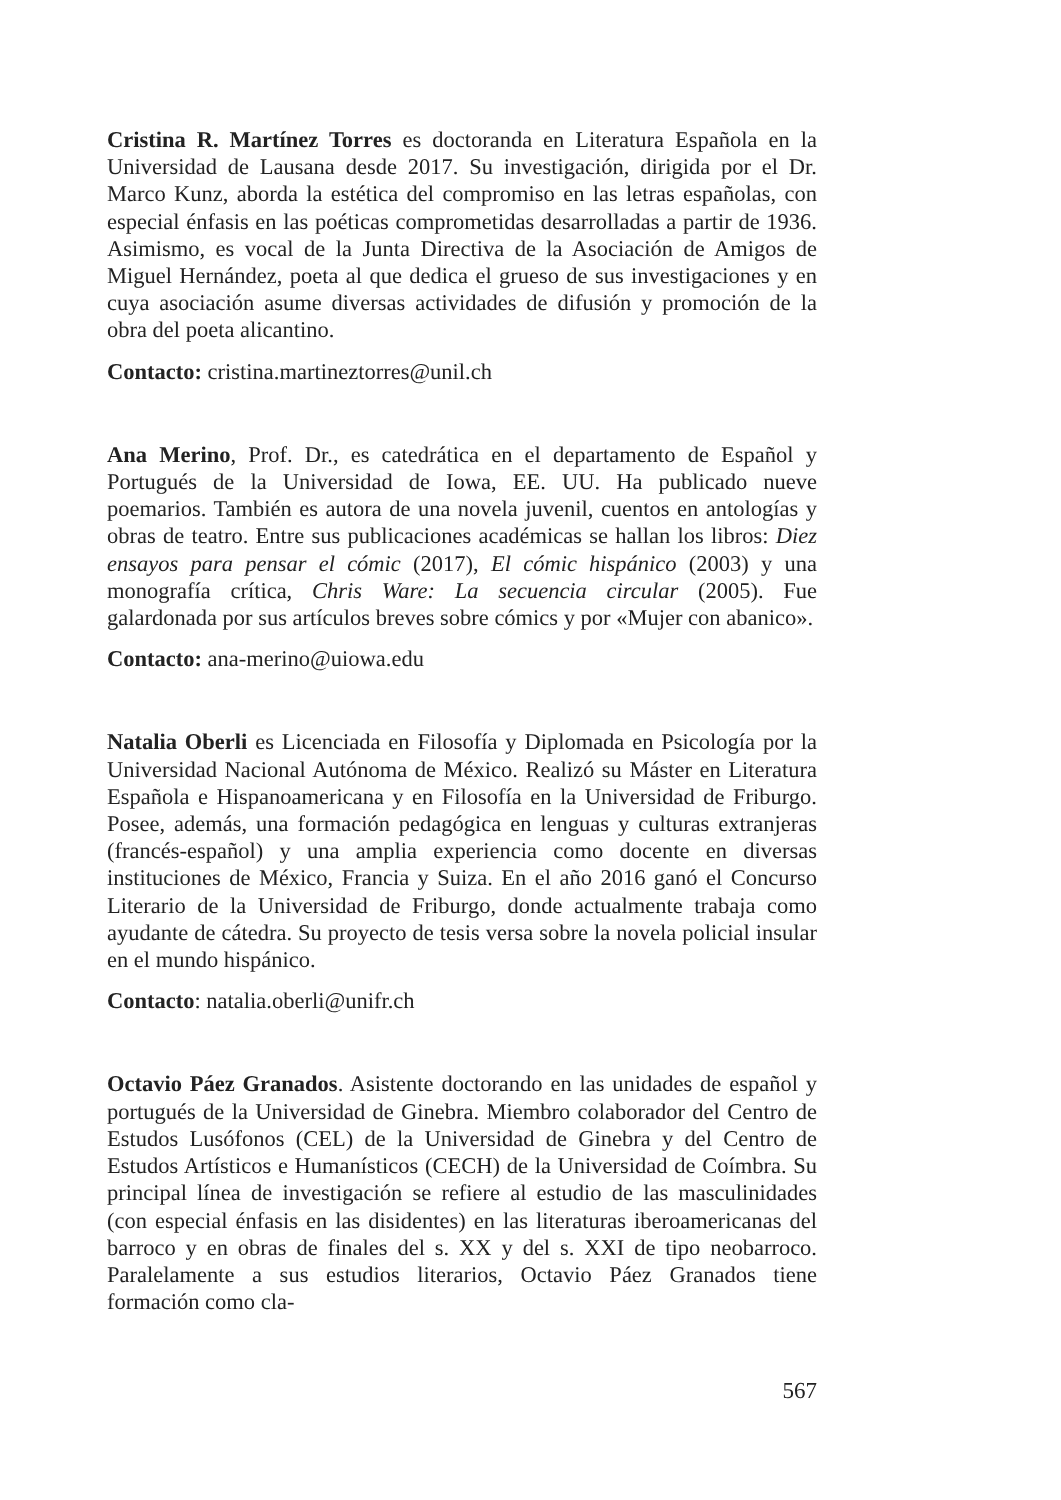Cristina R. Martínez Torres es doctoranda en Literatura Española en la Universidad de Lausana desde 2017. Su investigación, dirigida por el Dr. Marco Kunz, aborda la estética del compromiso en las letras españolas, con especial énfasis en las poéticas comprometidas desarrolladas a partir de 1936. Asimismo, es vocal de la Junta Directiva de la Asociación de Amigos de Miguel Hernández, poeta al que dedica el grueso de sus investigaciones y en cuya asociación asume diversas actividades de difusión y promoción de la obra del poeta alicantino.
Contacto: cristina.martineztorres@unil.ch
Ana Merino, Prof. Dr., es catedrática en el departamento de Español y Portugués de la Universidad de Iowa, EE. UU. Ha publicado nueve poemarios. También es autora de una novela juvenil, cuentos en antologías y obras de teatro. Entre sus publicaciones académicas se hallan los libros: Diez ensayos para pensar el cómic (2017), El cómic hispánico (2003) y una monografía crítica, Chris Ware: La secuencia circular (2005). Fue galardonada por sus artículos breves sobre cómics y por «Mujer con abanico».
Contacto: ana-merino@uiowa.edu
Natalia Oberli es Licenciada en Filosofía y Diplomada en Psicología por la Universidad Nacional Autónoma de México. Realizó su Máster en Literatura Española e Hispanoamericana y en Filosofía en la Universidad de Friburgo. Posee, además, una formación pedagógica en lenguas y culturas extranjeras (francés-español) y una amplia experiencia como docente en diversas instituciones de México, Francia y Suiza. En el año 2016 ganó el Concurso Literario de la Universidad de Friburgo, donde actualmente trabaja como ayudante de cátedra. Su proyecto de tesis versa sobre la novela policial insular en el mundo hispánico.
Contacto: natalia.oberli@unifr.ch
Octavio Páez Granados. Asistente doctorando en las unidades de español y portugués de la Universidad de Ginebra. Miembro colaborador del Centro de Estudos Lusófonos (CEL) de la Universidad de Ginebra y del Centro de Estudos Artísticos e Humanísticos (CECH) de la Universidad de Coímbra. Su principal línea de investigación se refiere al estudio de las masculinidades (con especial énfasis en las disidentes) en las literaturas iberoamericanas del barroco y en obras de finales del s. XX y del s. XXI de tipo neobarroco. Paralelamente a sus estudios literarios, Octavio Páez Granados tiene formación como cla-
567